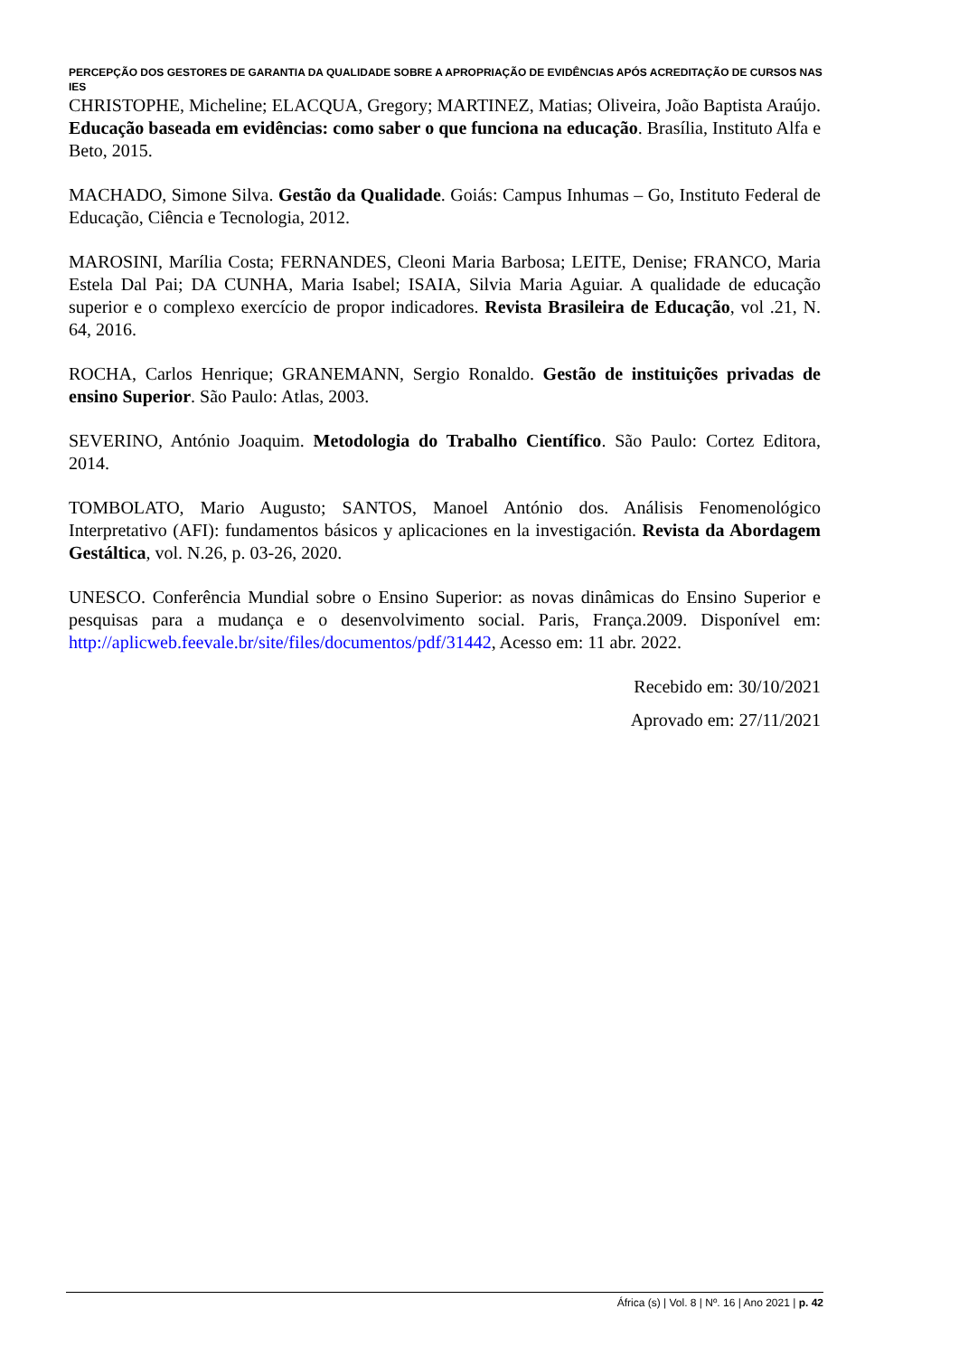PERCEPÇÃO DOS GESTORES DE GARANTIA DA QUALIDADE SOBRE A APROPRIAÇÃO DE EVIDÊNCIAS APÓS ACREDITAÇÃO DE CURSOS NAS IES
CHRISTOPHE, Micheline; ELACQUA, Gregory; MARTINEZ, Matias; Oliveira, João Baptista Araújo. Educação baseada em evidências: como saber o que funciona na educação. Brasília, Instituto Alfa e Beto, 2015.
MACHADO, Simone Silva. Gestão da Qualidade. Goiás: Campus Inhumas – Go, Instituto Federal de Educação, Ciência e Tecnologia, 2012.
MAROSINI, Marília Costa; FERNANDES, Cleoni Maria Barbosa; LEITE, Denise; FRANCO, Maria Estela Dal Pai; DA CUNHA, Maria Isabel; ISAIA, Silvia Maria Aguiar. A qualidade de educação superior e o complexo exercício de propor indicadores. Revista Brasileira de Educação, vol .21, N. 64, 2016.
ROCHA, Carlos Henrique; GRANEMANN, Sergio Ronaldo. Gestão de instituições privadas de ensino Superior. São Paulo: Atlas, 2003.
SEVERINO, António Joaquim. Metodologia do Trabalho Científico. São Paulo: Cortez Editora, 2014.
TOMBOLATO, Mario Augusto; SANTOS, Manoel António dos. Análisis Fenomenológico Interpretativo (AFI): fundamentos básicos y aplicaciones en la investigación. Revista da Abordagem Gestáltica, vol. N.26, p. 03-26, 2020.
UNESCO. Conferência Mundial sobre o Ensino Superior: as novas dinâmicas do Ensino Superior e pesquisas para a mudança e o desenvolvimento social. Paris, França.2009. Disponível em: http://aplicweb.feevale.br/site/files/documentos/pdf/31442, Acesso em: 11 abr. 2022.
Recebido em: 30/10/2021
Aprovado em: 27/11/2021
África (s) | Vol. 8 | Nº. 16 | Ano 2021 | p. 42